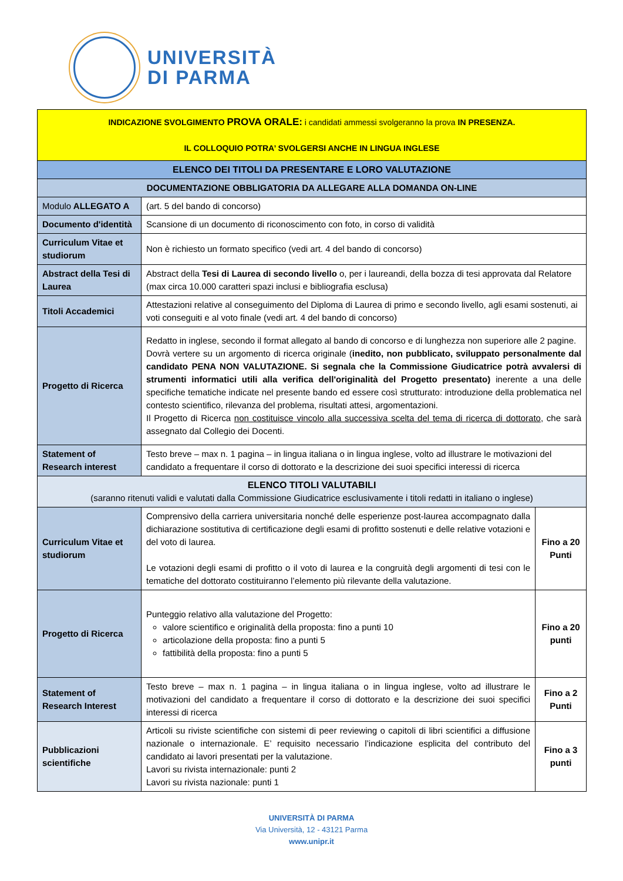UNIVERSITÀ
DI PARMA
| INDICAZIONE SVOLGIMENTO PROVA ORALE: i candidati ammessi svolgeranno la prova IN PRESENZA. IL COLLOQUIO POTRA’ SVOLGERSI ANCHE IN LINGUA INGLESE | | |
| ELENCO DEI TITOLI DA PRESENTARE E LORO VALUTAZIONE | | |
| DOCUMENTAZIONE OBBLIGATORIA DA ALLEGARE ALLA DOMANDA ON-LINE | | |
| Modulo ALLEGATO A | (art. 5 del bando di concorso) | |
| Documento d'identità | Scansione di un documento di riconoscimento con foto, in corso di validità | |
| Curriculum Vitae et studiorum | Non è richiesto un formato specifico (vedi art. 4 del bando di concorso) | |
| Abstract della Tesi di Laurea | Abstract della Tesi di Laurea di secondo livello o, per i laureandi, della bozza di tesi approvata dal Relatore (max circa 10.000 caratteri spazi inclusi e bibliografia esclusa) | |
| Titoli Accademici | Attestazioni relative al conseguimento del Diploma di Laurea di primo e secondo livello, agli esami sostenuti, ai voti conseguiti e al voto finale (vedi art. 4 del bando di concorso) | |
| Progetto di Ricerca | Redatto in inglese, secondo il format allegato al bando di concorso e di lunghezza non superiore alle 2 pagine. Dovrà vertere su un argomento di ricerca originale ( inedito, non pubblicato, sviluppato personalmente dal candidato PENA NON VALUTAZIONE. Si segnala che la Commissione Giudicatrice potrà avvalersi di strumenti informatici utili alla verifica dell'originalità del Progetto presentato) inerente a una delle specifiche tematiche indicate nel presente bando ed essere così strutturato: introduzione della problematica nel contesto scientifico, rilevanza del problema, risultati attesi, argomentazioni. Il Progetto di Ricerca non costituisce vincolo alla successiva scelta del tema di ricerca di dottorato , che sarà assegnato dal Collegio dei Docenti. | |
| Statement of Research interest | Testo breve – max n. 1 pagina – in lingua italiana o in lingua inglese, volto ad illustrare le motivazioni del candidato a frequentare il corso di dottorato e la descrizione dei suoi specifici interessi di ricerca | |
| ELENCO TITOLI VALUTABILI (saranno ritenuti validi e valutati dalla Commissione Giudicatrice esclusivamente i titoli redatti in italiano o inglese) | | |
| Curriculum Vitae et studiorum | Comprensivo della carriera universitaria nonché delle esperienze post-laurea accompagnato dalla dichiarazione sostitutiva di certificazione degli esami di profitto sostenuti e delle relative votazioni e del voto di laurea. Le votazioni degli esami di profitto o il voto di laurea e la congruità degli argomenti di tesi con le tematiche del dottorato costituiranno l’elemento più rilevante della valutazione. | Fino a 20 Punti |
| Progetto di Ricerca | Punteggio relativo alla valutazione del Progetto: valore scientifico e originalità della proposta: fino a punti 10 articolazione della proposta: fino a punti 5 fattibilità della proposta: fino a punti 5 | Fino a 20 punti |
| Statement of Research Interest | Testo breve – max n. 1 pagina – in lingua italiana o in lingua inglese, volto ad illustrare le motivazioni del candidato a frequentare il corso di dottorato e la descrizione dei suoi specifici interessi di ricerca | Fino a 2 Punti |
| Pubblicazioni scientifiche | Articoli su riviste scientifiche con sistemi di peer reviewing o capitoli di libri scientifici a diffusione nazionale o internazionale. E’ requisito necessario l’indicazione esplicita del contributo del candidato ai lavori presentati per la valutazione. Lavori su rivista internazionale: punti 2 Lavori su rivista nazionale: punti 1 | Fino a 3 punti |
UNIVERSITÀ DI PARMA
Via Università, 12 - 43121 Parma
www.unipr.it